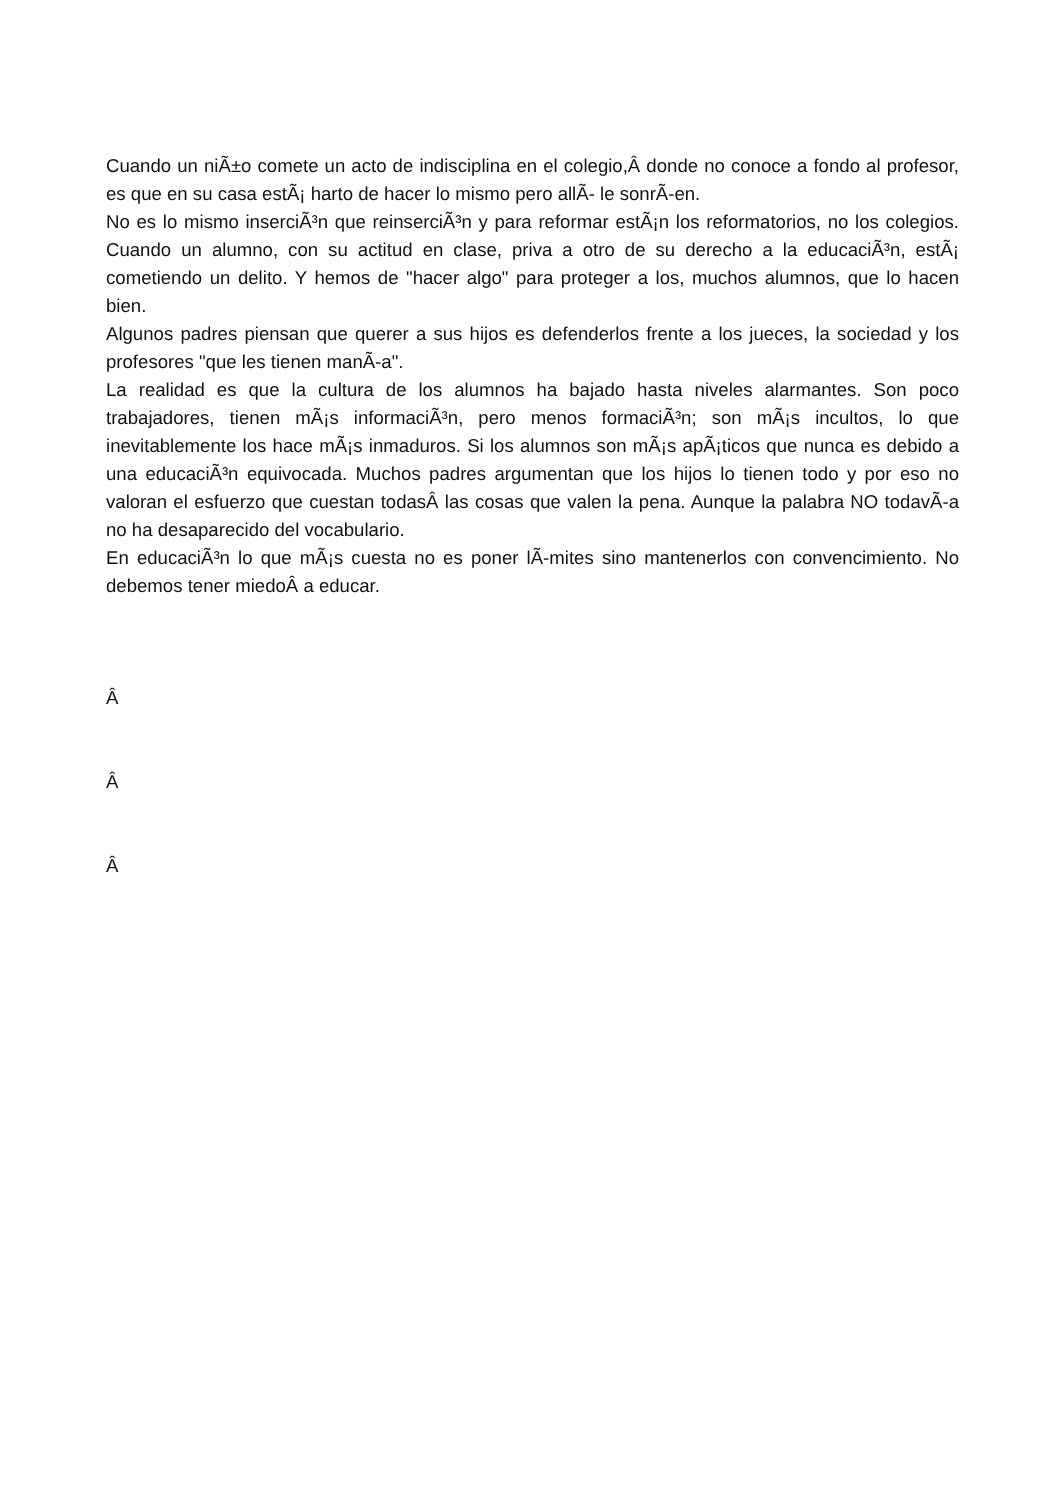Cuando un niÃ±o comete un acto de indisciplina en el colegio,Â donde no conoce a fondo al profesor, es que en su casa estÃ¡ harto de hacer lo mismo pero allÃ- le sonrÃ-en.
No es lo mismo inserciÃ³n que reinserciÃ³n y para reformar estÃ¡n los reformatorios, no los colegios. Cuando un alumno, con su actitud en clase, priva a otro de su derecho a la educaciÃ³n, estÃ¡ cometiendo un delito. Y hemos de "hacer algo" para proteger a los, muchos alumnos, que lo hacen bien.
Algunos padres piensan que querer a sus hijos es defenderlos frente a los jueces, la sociedad y los profesores "que les tienen manÃ-a".
La realidad es que la cultura de los alumnos ha bajado hasta niveles alarmantes. Son poco trabajadores, tienen mÃ¡s informaciÃ³n, pero menos formaciÃ³n; son mÃ¡s incultos, lo que inevitablemente los hace mÃ¡s inmaduros. Si los alumnos son mÃ¡s apÃ¡ticos que nunca es debido a una educaciÃ³n equivocada. Muchos padres argumentan que los hijos lo tienen todo y por eso no valoran el esfuerzo que cuestan todasÂ las cosas que valen la pena. Aunque la palabra NO todavÃ-a no ha desaparecido del vocabulario.
En educaciÃ³n lo que mÃ¡s cuesta no es poner lÃ-mites sino mantenerlos con convencimiento. No debemos tener miedoÂ a educar.
Â
Â
Â